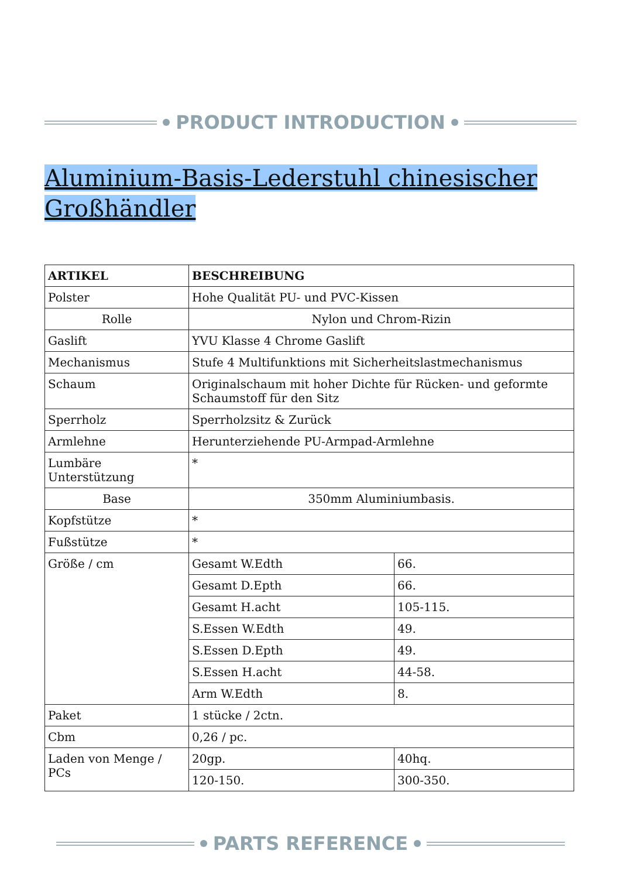PRODUCT INTRODUCTION
Aluminium-Basis-Lederstuhl chinesischer Großhändler
| ARTIKEL | BESCHREIBUNG | |
| --- | --- | --- |
| Polster | Hohe Qualität PU- und PVC-Kissen | |
| Rolle | Nylon und Chrom-Rizin | |
| Gaslift | YVU Klasse 4 Chrome Gaslift | |
| Mechanismus | Stufe 4 Multifunktions mit Sicherheitslastmechanismus | |
| Schaum | Originalschaum mit hoher Dichte für Rücken- und geformte Schaumstoff für den Sitz | |
| Sperrholz | Sperrholzsitz & Zurück | |
| Armlehne | Herunterziehende PU-Armpad-Armlehne | |
| Lumbäre Unterstützung | * | |
| Base | 350mm Aluminiumbasis. | |
| Kopfstütze | * | |
| Fußstütze | * | |
| Größe / cm | Gesamt W.Edth | 66. |
| | Gesamt D.Epth | 66. |
| | Gesamt H.acht | 105-115. |
| | S.Essen W.Edth | 49. |
| | S.Essen D.Epth | 49. |
| | S.Essen H.acht | 44-58. |
| | Arm W.Edth | 8. |
| Paket | 1 stücke / 2ctn. | |
| Cbm | 0,26 / pc. | |
| Laden von Menge / PCs | 20gp. | 40hq. |
| | 120-150. | 300-350. |
PARTS REFERENCE